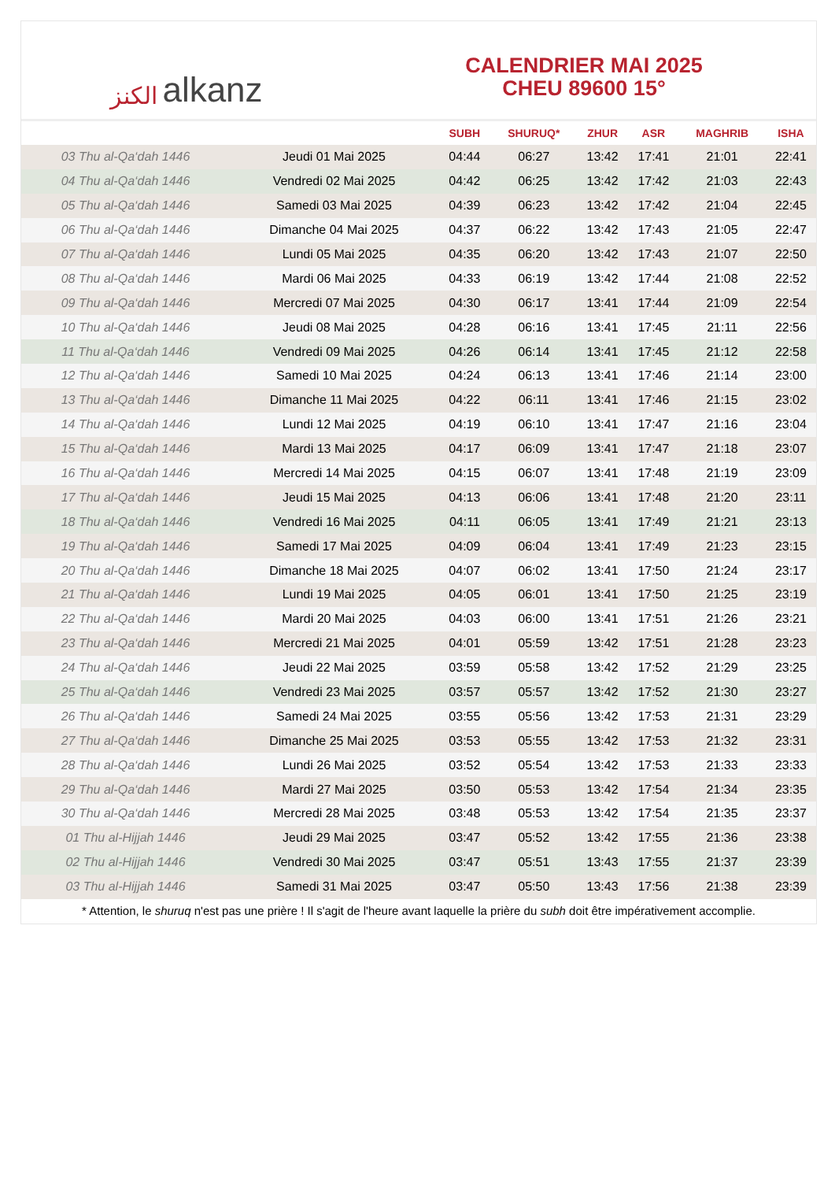ﺍﻟﻜﻨﺰ alkanz
CALENDRIER MAI 2025
CHEU 89600 15°
| | | SUBH | SHURUQ* | ZHUR | ASR | MAGHRIB | ISHA |
| --- | --- | --- | --- | --- | --- | --- | --- |
| 03 Thu al-Qa‘dah 1446 | Jeudi 01 Mai 2025 | 04:44 | 06:27 | 13:42 | 17:41 | 21:01 | 22:41 |
| 04 Thu al-Qa‘dah 1446 | Vendredi 02 Mai 2025 | 04:42 | 06:25 | 13:42 | 17:42 | 21:03 | 22:43 |
| 05 Thu al-Qa‘dah 1446 | Samedi 03 Mai 2025 | 04:39 | 06:23 | 13:42 | 17:42 | 21:04 | 22:45 |
| 06 Thu al-Qa‘dah 1446 | Dimanche 04 Mai 2025 | 04:37 | 06:22 | 13:42 | 17:43 | 21:05 | 22:47 |
| 07 Thu al-Qa‘dah 1446 | Lundi 05 Mai 2025 | 04:35 | 06:20 | 13:42 | 17:43 | 21:07 | 22:50 |
| 08 Thu al-Qa‘dah 1446 | Mardi 06 Mai 2025 | 04:33 | 06:19 | 13:42 | 17:44 | 21:08 | 22:52 |
| 09 Thu al-Qa‘dah 1446 | Mercredi 07 Mai 2025 | 04:30 | 06:17 | 13:41 | 17:44 | 21:09 | 22:54 |
| 10 Thu al-Qa‘dah 1446 | Jeudi 08 Mai 2025 | 04:28 | 06:16 | 13:41 | 17:45 | 21:11 | 22:56 |
| 11 Thu al-Qa‘dah 1446 | Vendredi 09 Mai 2025 | 04:26 | 06:14 | 13:41 | 17:45 | 21:12 | 22:58 |
| 12 Thu al-Qa‘dah 1446 | Samedi 10 Mai 2025 | 04:24 | 06:13 | 13:41 | 17:46 | 21:14 | 23:00 |
| 13 Thu al-Qa‘dah 1446 | Dimanche 11 Mai 2025 | 04:22 | 06:11 | 13:41 | 17:46 | 21:15 | 23:02 |
| 14 Thu al-Qa‘dah 1446 | Lundi 12 Mai 2025 | 04:19 | 06:10 | 13:41 | 17:47 | 21:16 | 23:04 |
| 15 Thu al-Qa‘dah 1446 | Mardi 13 Mai 2025 | 04:17 | 06:09 | 13:41 | 17:47 | 21:18 | 23:07 |
| 16 Thu al-Qa‘dah 1446 | Mercredi 14 Mai 2025 | 04:15 | 06:07 | 13:41 | 17:48 | 21:19 | 23:09 |
| 17 Thu al-Qa‘dah 1446 | Jeudi 15 Mai 2025 | 04:13 | 06:06 | 13:41 | 17:48 | 21:20 | 23:11 |
| 18 Thu al-Qa‘dah 1446 | Vendredi 16 Mai 2025 | 04:11 | 06:05 | 13:41 | 17:49 | 21:21 | 23:13 |
| 19 Thu al-Qa‘dah 1446 | Samedi 17 Mai 2025 | 04:09 | 06:04 | 13:41 | 17:49 | 21:23 | 23:15 |
| 20 Thu al-Qa‘dah 1446 | Dimanche 18 Mai 2025 | 04:07 | 06:02 | 13:41 | 17:50 | 21:24 | 23:17 |
| 21 Thu al-Qa‘dah 1446 | Lundi 19 Mai 2025 | 04:05 | 06:01 | 13:41 | 17:50 | 21:25 | 23:19 |
| 22 Thu al-Qa‘dah 1446 | Mardi 20 Mai 2025 | 04:03 | 06:00 | 13:41 | 17:51 | 21:26 | 23:21 |
| 23 Thu al-Qa‘dah 1446 | Mercredi 21 Mai 2025 | 04:01 | 05:59 | 13:42 | 17:51 | 21:28 | 23:23 |
| 24 Thu al-Qa‘dah 1446 | Jeudi 22 Mai 2025 | 03:59 | 05:58 | 13:42 | 17:52 | 21:29 | 23:25 |
| 25 Thu al-Qa‘dah 1446 | Vendredi 23 Mai 2025 | 03:57 | 05:57 | 13:42 | 17:52 | 21:30 | 23:27 |
| 26 Thu al-Qa‘dah 1446 | Samedi 24 Mai 2025 | 03:55 | 05:56 | 13:42 | 17:53 | 21:31 | 23:29 |
| 27 Thu al-Qa‘dah 1446 | Dimanche 25 Mai 2025 | 03:53 | 05:55 | 13:42 | 17:53 | 21:32 | 23:31 |
| 28 Thu al-Qa‘dah 1446 | Lundi 26 Mai 2025 | 03:52 | 05:54 | 13:42 | 17:53 | 21:33 | 23:33 |
| 29 Thu al-Qa‘dah 1446 | Mardi 27 Mai 2025 | 03:50 | 05:53 | 13:42 | 17:54 | 21:34 | 23:35 |
| 30 Thu al-Qa‘dah 1446 | Mercredi 28 Mai 2025 | 03:48 | 05:53 | 13:42 | 17:54 | 21:35 | 23:37 |
| 01 Thu al-Hijjah 1446 | Jeudi 29 Mai 2025 | 03:47 | 05:52 | 13:42 | 17:55 | 21:36 | 23:38 |
| 02 Thu al-Hijjah 1446 | Vendredi 30 Mai 2025 | 03:47 | 05:51 | 13:43 | 17:55 | 21:37 | 23:39 |
| 03 Thu al-Hijjah 1446 | Samedi 31 Mai 2025 | 03:47 | 05:50 | 13:43 | 17:56 | 21:38 | 23:39 |
* Attention, le shuruq n'est pas une prière ! Il s'agit de l'heure avant laquelle la prière du subh doit être impérativement accomplie.